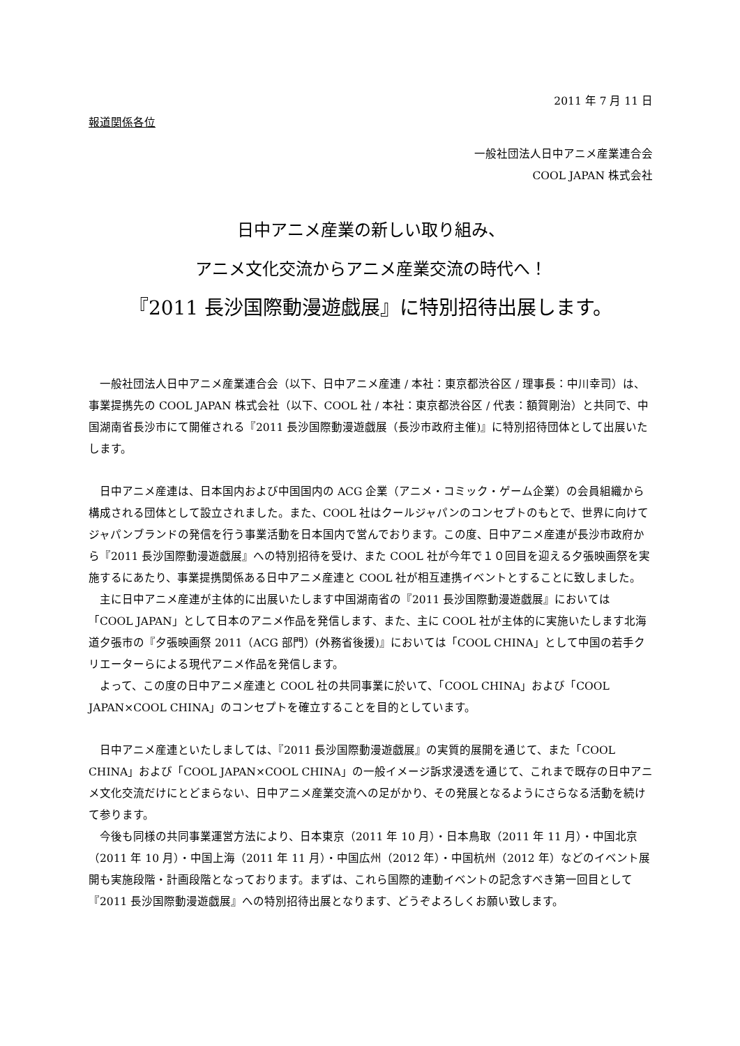2011 年 7 月 11 日
報道関係各位
一般社団法人日中アニメ産業連合会
COOL JAPAN 株式会社
日中アニメ産業の新しい取り組み、
アニメ文化交流からアニメ産業交流の時代へ！
『2011 長沙国際動漫遊戯展』に特別招待出展します。
　一般社団法人日中アニメ産業連合会（以下、日中アニメ産連 / 本社：東京都渋谷区 / 理事長：中川幸司）は、事業提携先の COOL JAPAN 株式会社（以下、COOL 社 / 本社：東京都渋谷区 / 代表：額賀剛治）と共同で、中国湖南省長沙市にて開催される『2011 長沙国際動漫遊戯展（長沙市政府主催)』に特別招待団体として出展いたします。
　日中アニメ産連は、日本国内および中国国内の ACG 企業（アニメ・コミック・ゲーム企業）の会員組織から構成される団体として設立されました。また、COOL 社はクールジャパンのコンセプトのもとで、世界に向けてジャパンブランドの発信を行う事業活動を日本国内で営んでおります。この度、日中アニメ産連が長沙市政府から『2011 長沙国際動漫遊戯展』への特別招待を受け、また COOL 社が今年で１０回目を迎える夕張映画祭を実施するにあたり、事業提携関係ある日中アニメ産連と COOL 社が相互連携イベントとすることに致しました。
　主に日中アニメ産連が主体的に出展いたします中国湖南省の『2011 長沙国際動漫遊戯展』においては「COOL JAPAN」として日本のアニメ作品を発信します、また、主に COOL 社が主体的に実施いたします北海道夕張市の『夕張映画祭 2011（ACG 部門）(外務省後援)』においては「COOL CHINA」として中国の若手クリエーターらによる現代アニメ作品を発信します。
　よって、この度の日中アニメ産連と COOL 社の共同事業に於いて、「COOL CHINA」および「COOL JAPAN×COOL CHINA」のコンセプトを確立することを目的としています。
　日中アニメ産連といたしましては、『2011 長沙国際動漫遊戯展』の実質的展開を通じて、また「COOL CHINA」および「COOL JAPAN×COOL CHINA」の一般イメージ訴求浸透を通じて、これまで既存の日中アニメ文化交流だけにとどまらない、日中アニメ産業交流への足がかり、その発展となるようにさらなる活動を続けて参ります。
　今後も同様の共同事業運営方法により、日本東京（2011 年 10 月）・日本鳥取（2011 年 11 月）・中国北京（2011 年 10 月）・中国上海（2011 年 11 月）・中国広州（2012 年）・中国杭州（2012 年）などのイベント展開も実施段階・計画段階となっております。まずは、これら国際的連動イベントの記念すべき第一回目として『2011 長沙国際動漫遊戯展』への特別招待出展となります、どうぞよろしくお願い致します。